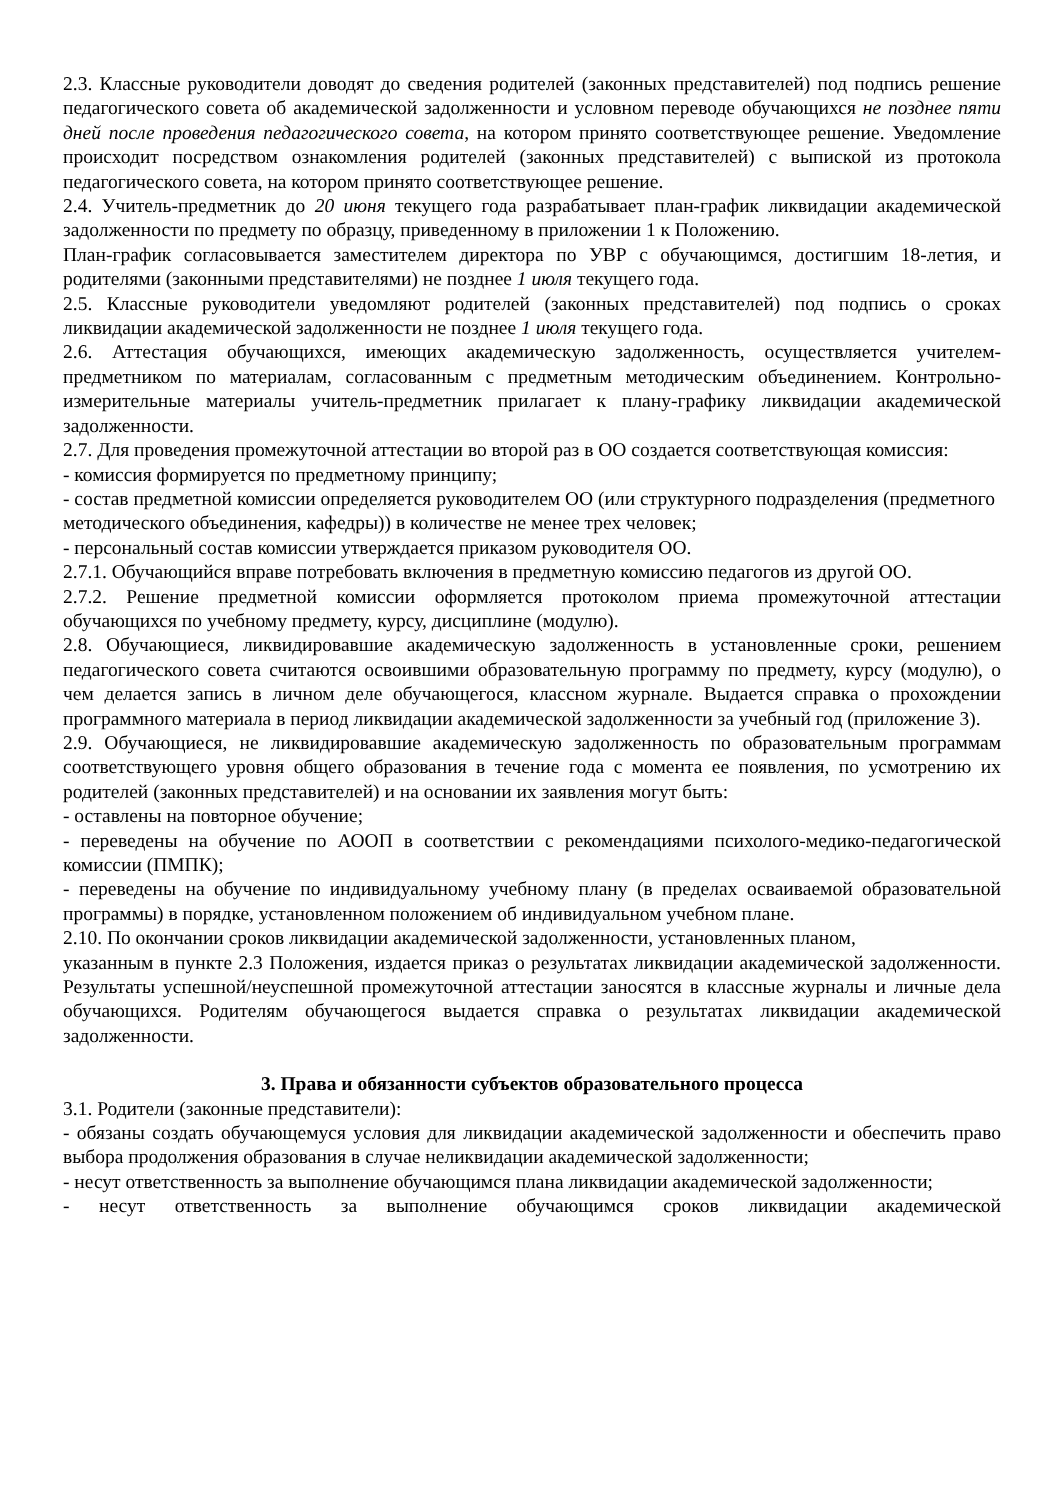2.3. Классные руководители доводят до сведения родителей (законных представителей) под подпись решение педагогического совета об академической задолженности и условном переводе обучающихся не позднее пяти дней после проведения педагогического совета, на котором принято соответствующее решение. Уведомление происходит посредством ознакомления родителей (законных представителей) с выпиской из протокола педагогического совета, на котором принято соответствующее решение.
2.4. Учитель-предметник до 20 июня текущего года разрабатывает план-график ликвидации академической задолженности по предмету по образцу, приведенному в приложении 1 к Положению.
План-график согласовывается заместителем директора по УВР с обучающимся, достигшим 18-летия, и родителями (законными представителями) не позднее 1 июля текущего года.
2.5. Классные руководители уведомляют родителей (законных представителей) под подпись о сроках ликвидации академической задолженности не позднее 1 июля текущего года.
2.6. Аттестация обучающихся, имеющих академическую задолженность, осуществляется учителем-предметником по материалам, согласованным с предметным методическим объединением. Контрольно-измерительные материалы учитель-предметник прилагает к плану-графику ликвидации академической задолженности.
2.7. Для проведения промежуточной аттестации во второй раз в ОО создается соответствующая комиссия:
- комиссия формируется по предметному принципу;
- состав предметной комиссии определяется руководителем ОО (или структурного подразделения (предметного методического объединения, кафедры)) в количестве не менее трех человек;
- персональный состав комиссии утверждается приказом руководителя ОО.
2.7.1. Обучающийся вправе потребовать включения в предметную комиссию педагогов из другой ОО.
2.7.2. Решение предметной комиссии оформляется протоколом приема промежуточной аттестации обучающихся по учебному предмету, курсу, дисциплине (модулю).
2.8. Обучающиеся, ликвидировавшие академическую задолженность в установленные сроки, решением педагогического совета считаются освоившими образовательную программу по предмету, курсу (модулю), о чем делается запись в личном деле обучающегося, классном журнале. Выдается справка о прохождении программного материала в период ликвидации академической задолженности за учебный год (приложение 3).
2.9. Обучающиеся, не ликвидировавшие академическую задолженность по образовательным программам соответствующего уровня общего образования в течение года с момента ее появления, по усмотрению их родителей (законных представителей) и на основании их заявления могут быть:
- оставлены на повторное обучение;
- переведены на обучение по АООП в соответствии с рекомендациями психолого-медико-педагогической комиссии (ПМПК);
- переведены на обучение по индивидуальному учебному плану (в пределах осваиваемой образовательной программы) в порядке, установленном положением об индивидуальном учебном плане.
2.10. По окончании сроков ликвидации академической задолженности, установленных планом,
указанным в пункте 2.3 Положения, издается приказ о результатах ликвидации академической задолженности. Результаты успешной/неуспешной промежуточной аттестации заносятся в классные журналы и личные дела обучающихся. Родителям обучающегося выдается справка о результатах ликвидации академической задолженности.
3. Права и обязанности субъектов образовательного процесса
3.1. Родители (законные представители):
- обязаны создать обучающемуся условия для ликвидации академической задолженности и обеспечить право выбора продолжения образования в случае неликвидации академической задолженности;
- несут ответственность за выполнение обучающимся плана ликвидации академической задолженности;
- несут ответственность за выполнение обучающимся сроков ликвидации академической